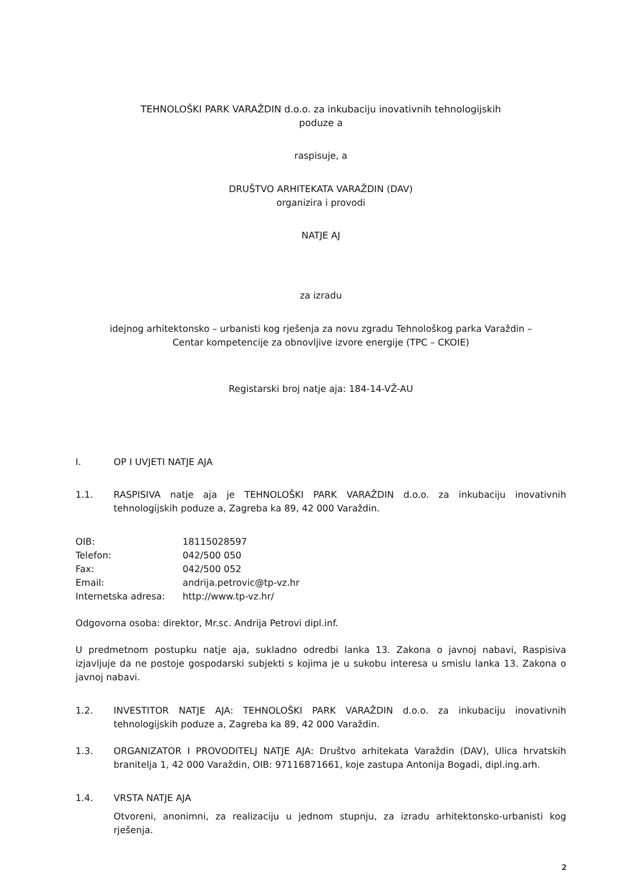TEHNOLOŠKI PARK VARAŽDIN d.o.o. za inkubaciju inovativnih tehnologijskih
poduze a
raspisuje, a
DRUŠTVO ARHITEKATA VARAŽDIN (DAV)
organizira i provodi
NATJE AJ
za izradu
idejnog arhitektonsko – urbanisti kog rješenja za novu zgradu Tehnološkog parka Varaždin –
Centar kompetencije za obnovljive izvore energije (TPC – CKOIE)
Registarski broj natje aja: 184-14-VŽ-AU
I. OP I UVJETI NATJE AJA
1.1. RASPISIVA natje aja je TEHNOLOŠKI PARK VARAŽDIN d.o.o. za inkubaciju inovativnih tehnologijskih poduze a, Zagreba ka 89, 42 000 Varaždin.
OIB: 18115028597
Telefon: 042/500 050
Fax: 042/500 052
Email: andrija.petrovic@tp-vz.hr
Internetska adresa: http://www.tp-vz.hr/
Odgovorna osoba: direktor, Mr.sc. Andrija Petrovi dipl.inf.
U predmetnom postupku natje aja, sukladno odredbi lanka 13. Zakona o javnoj nabavi, Raspisiva izjavljuje da ne postoje gospodarski subjekti s kojima je u sukobu interesa u smislu lanka 13. Zakona o javnoj nabavi.
1.2. INVESTITOR NATJE AJA: TEHNOLOŠKI PARK VARAŽDIN d.o.o. za inkubaciju inovativnih tehnologijskih poduze a, Zagreba ka 89, 42 000 Varaždin.
1.3. ORGANIZATOR I PROVODITELJ NATJE AJA: Društvo arhitekata Varaždin (DAV), Ulica hrvatskih branitelja 1, 42 000 Varaždin, OIB: 97116871661, koje zastupa Antonija Bogadi, dipl.ing.arh.
1.4. VRSTA NATJE AJA
Otvoreni, anonimni, za realizaciju u jednom stupnju, za izradu arhitektonsko-urbanisti kog rješenja.
2